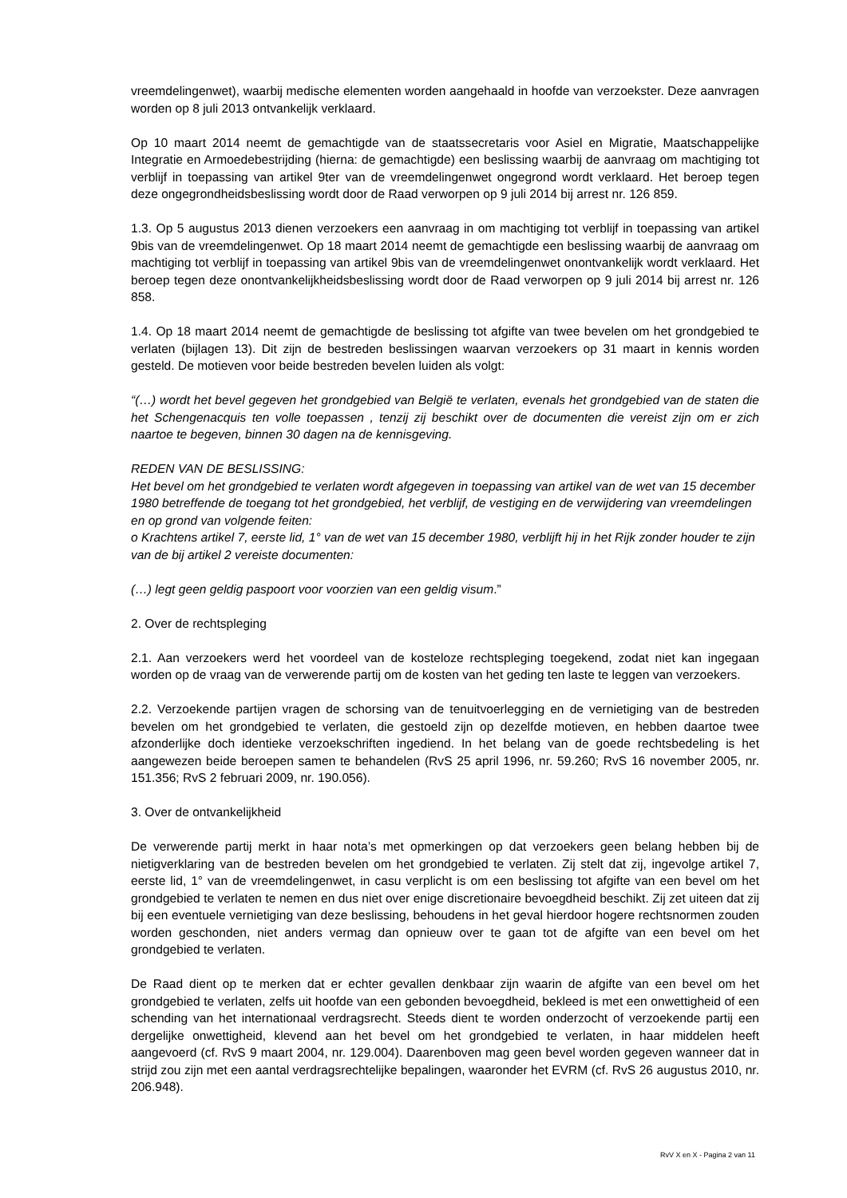vreemdelingenwet), waarbij medische elementen worden aangehaald in hoofde van verzoekster. Deze aanvragen worden op 8 juli 2013 ontvankelijk verklaard.
Op 10 maart 2014 neemt de gemachtigde van de staatssecretaris voor Asiel en Migratie, Maatschappelijke Integratie en Armoedebestrijding (hierna: de gemachtigde) een beslissing waarbij de aanvraag om machtiging tot verblijf in toepassing van artikel 9ter van de vreemdelingenwet ongegrond wordt verklaard. Het beroep tegen deze ongegrondheidsbeslissing wordt door de Raad verworpen op 9 juli 2014 bij arrest nr. 126 859.
1.3. Op 5 augustus 2013 dienen verzoekers een aanvraag in om machtiging tot verblijf in toepassing van artikel 9bis van de vreemdelingenwet. Op 18 maart 2014 neemt de gemachtigde een beslissing waarbij de aanvraag om machtiging tot verblijf in toepassing van artikel 9bis van de vreemdelingenwet onontvankelijk wordt verklaard. Het beroep tegen deze onontvankelijkheidsbeslissing wordt door de Raad verworpen op 9 juli 2014 bij arrest nr. 126 858.
1.4. Op 18 maart 2014 neemt de gemachtigde de beslissing tot afgifte van twee bevelen om het grondgebied te verlaten (bijlagen 13). Dit zijn de bestreden beslissingen waarvan verzoekers op 31 maart in kennis worden gesteld. De motieven voor beide bestreden bevelen luiden als volgt:
“(…) wordt het bevel gegeven het grondgebied van België te verlaten, evenals het grondgebied van de staten die het Schengenacquis ten volle toepassen , tenzij zij beschikt over de documenten die vereist zijn om er zich naartoe te begeven, binnen 30 dagen na de kennisgeving.
REDEN VAN DE BESLISSING:
Het bevel om het grondgebied te verlaten wordt afgegeven in toepassing van artikel van de wet van 15 december 1980 betreffende de toegang tot het grondgebied, het verblijf, de vestiging en de verwijdering van vreemdelingen en op grond van volgende feiten:
o Krachtens artikel 7, eerste lid, 1° van de wet van 15 december 1980, verblijft hij in het Rijk zonder houder te zijn van de bij artikel 2 vereiste documenten:
(…) legt geen geldig paspoort voor voorzien van een geldig visum.”
2. Over de rechtspleging
2.1. Aan verzoekers werd het voordeel van de kosteloze rechtspleging toegekend, zodat niet kan ingegaan worden op de vraag van de verwerende partij om de kosten van het geding ten laste te leggen van verzoekers.
2.2. Verzoekende partijen vragen de schorsing van de tenuitvoerlegging en de vernietiging van de bestreden bevelen om het grondgebied te verlaten, die gestoeld zijn op dezelfde motieven, en hebben daartoe twee afzonderlijke doch identieke verzoekschriften ingediend. In het belang van de goede rechtsbedeling is het aangewezen beide beroepen samen te behandelen (RvS 25 april 1996, nr. 59.260; RvS 16 november 2005, nr. 151.356; RvS 2 februari 2009, nr. 190.056).
3. Over de ontvankelijkheid
De verwerende partij merkt in haar nota’s met opmerkingen op dat verzoekers geen belang hebben bij de nietigverklaring van de bestreden bevelen om het grondgebied te verlaten. Zij stelt dat zij, ingevolge artikel 7, eerste lid, 1° van de vreemdelingenwet, in casu verplicht is om een beslissing tot afgifte van een bevel om het grondgebied te verlaten te nemen en dus niet over enige discretionaire bevoegdheid beschikt. Zij zet uiteen dat zij bij een eventuele vernietiging van deze beslissing, behoudens in het geval hierdoor hogere rechtsnormen zouden worden geschonden, niet anders vermag dan opnieuw over te gaan tot de afgifte van een bevel om het grondgebied te verlaten.
De Raad dient op te merken dat er echter gevallen denkbaar zijn waarin de afgifte van een bevel om het grondgebied te verlaten, zelfs uit hoofde van een gebonden bevoegdheid, bekleed is met een onwettigheid of een schending van het internationaal verdragsrecht. Steeds dient te worden onderzocht of verzoekende partij een dergelijke onwettigheid, klevend aan het bevel om het grondgebied te verlaten, in haar middelen heeft aangevoerd (cf. RvS 9 maart 2004, nr. 129.004). Daarenboven mag geen bevel worden gegeven wanneer dat in strijd zou zijn met een aantal verdragsrechtelijke bepalingen, waaronder het EVRM (cf. RvS 26 augustus 2010, nr. 206.948).
RvV X en X - Pagina 2 van 11